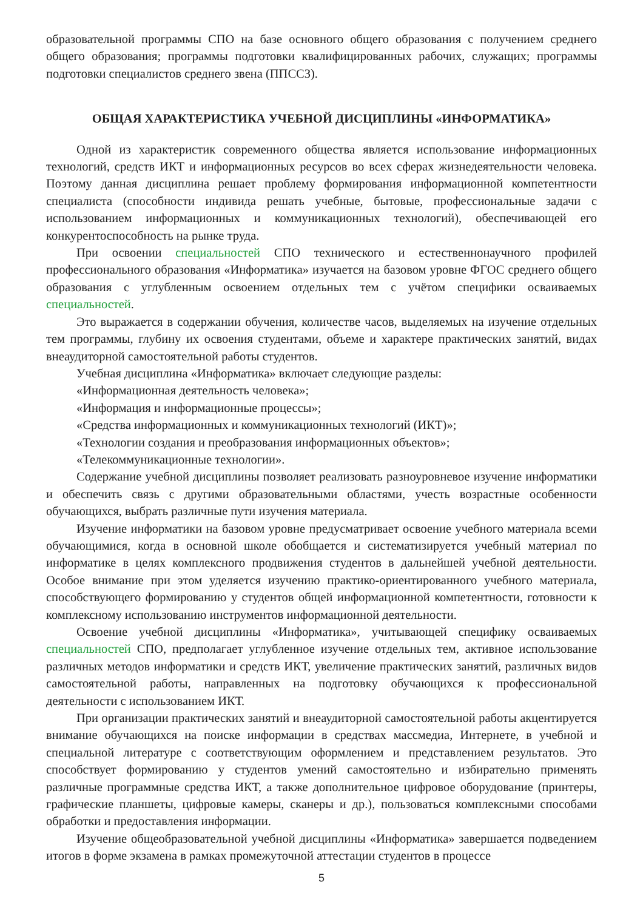образовательной программы СПО на базе основного общего образования с получением среднего общего образования; программы подготовки квалифицированных рабочих, служащих; программы подготовки специалистов среднего звена (ППССЗ).
ОБЩАЯ ХАРАКТЕРИСТИКА УЧЕБНОЙ ДИСЦИПЛИНЫ «ИНФОРМАТИКА»
Одной из характеристик современного общества является использование информационных технологий, средств ИКТ и информационных ресурсов во всех сферах жизнедеятельности человека. Поэтому данная дисциплина решает проблему формирования информационной компетентности специалиста (способности индивида решать учебные, бытовые, профессиональные задачи с использованием информационных и коммуникационных технологий), обеспечивающей его конкурентоспособность на рынке труда.
При освоении специальностей СПО технического и естественнонаучного профилей профессионального образования «Информатика» изучается на базовом уровне ФГОС среднего общего образования с углубленным освоением отдельных тем с учётом специфики осваиваемых специальностей.
Это выражается в содержании обучения, количестве часов, выделяемых на изучение отдельных тем программы, глубину их освоения студентами, объеме и характере практических занятий, видах внеаудиторной самостоятельной работы студентов.
Учебная дисциплина «Информатика» включает следующие разделы:
«Информационная деятельность человека»;
«Информация и информационные процессы»;
«Средства информационных и коммуникационных технологий (ИКТ)»;
«Технологии создания и преобразования информационных объектов»;
«Телекоммуникационные технологии».
Содержание учебной дисциплины позволяет реализовать разноуровневое изучение информатики и обеспечить связь с другими образовательными областями, учесть возрастные особенности обучающихся, выбрать различные пути изучения материала.
Изучение информатики на базовом уровне предусматривает освоение учебного материала всеми обучающимися, когда в основной школе обобщается и систематизируется учебный материал по информатике в целях комплексного продвижения студентов в дальнейшей учебной деятельности. Особое внимание при этом уделяется изучению практико-ориентированного учебного материала, способствующего формированию у студентов общей информационной компетентности, готовности к комплексному использованию инструментов информационной деятельности.
Освоение учебной дисциплины «Информатика», учитывающей специфику осваиваемых специальностей СПО, предполагает углубленное изучение отдельных тем, активное использование различных методов информатики и средств ИКТ, увеличение практических занятий, различных видов самостоятельной работы, направленных на подготовку обучающихся к профессиональной деятельности с использованием ИКТ.
При организации практических занятий и внеаудиторной самостоятельной работы акцентируется внимание обучающихся на поиске информации в средствах массмедиа, Интернете, в учебной и специальной литературе с соответствующим оформлением и представлением результатов. Это способствует формированию у студентов умений самостоятельно и избирательно применять различные программные средства ИКТ, а также дополнительное цифровое оборудование (принтеры, графические планшеты, цифровые камеры, сканеры и др.), пользоваться комплексными способами обработки и предоставления информации.
Изучение общеобразовательной учебной дисциплины «Информатика» завершается подведением итогов в форме экзамена в рамках промежуточной аттестации студентов в процессе
5